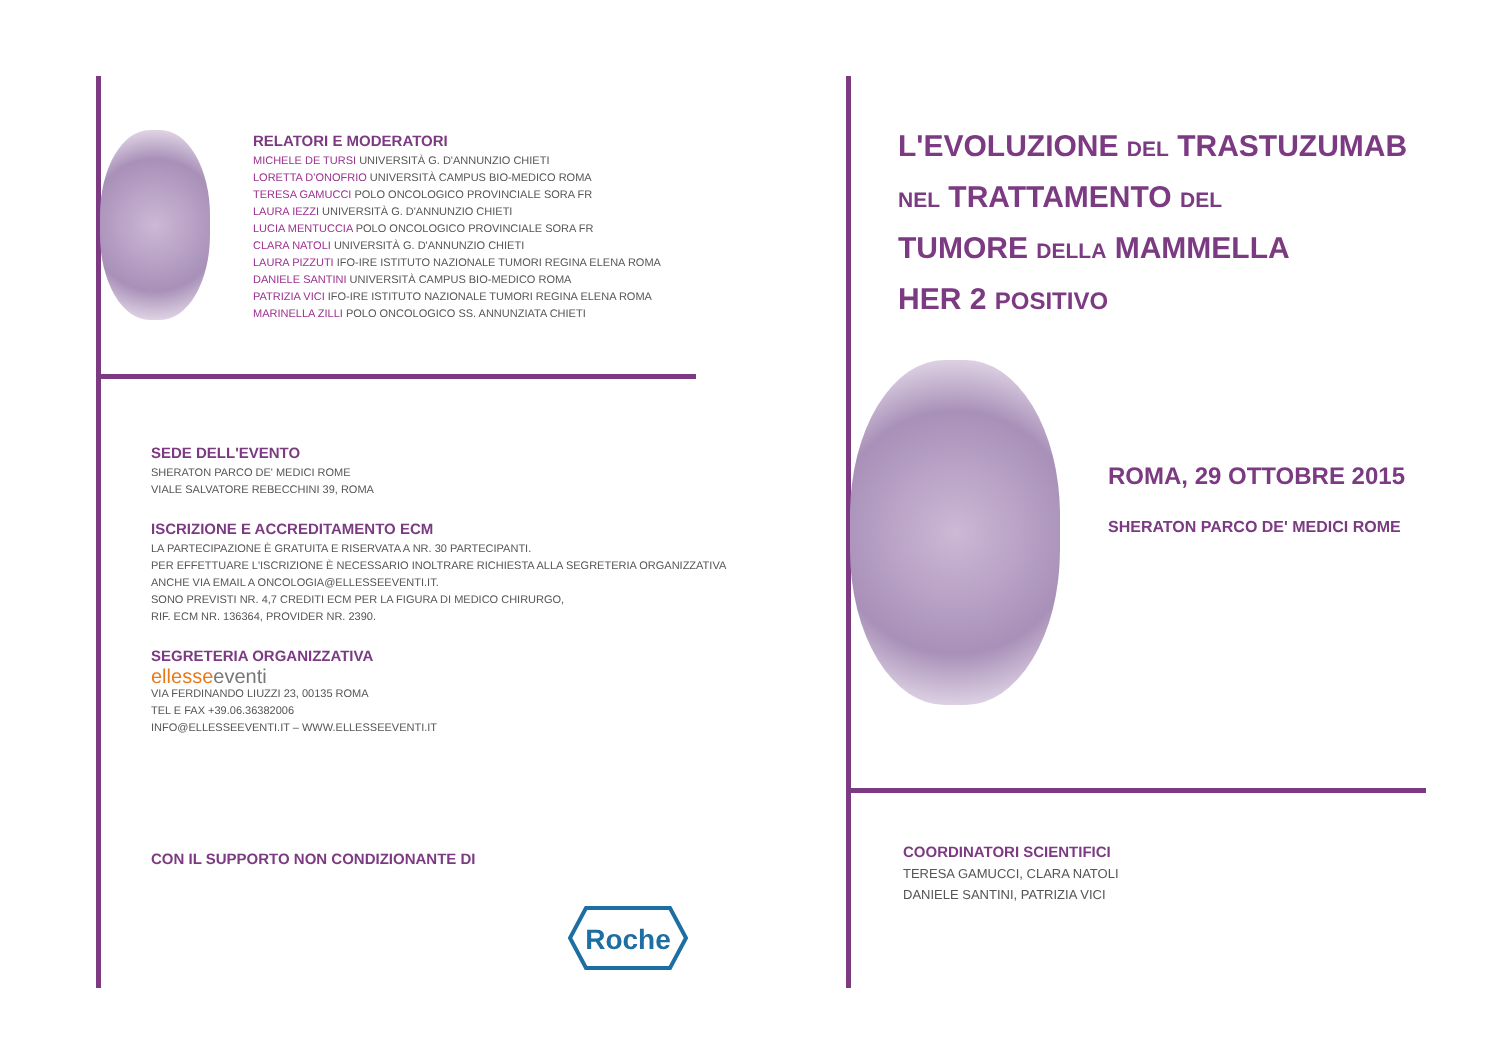RELATORI E MODERATORI
MICHELE DE TURSI UNIVERSITÀ G. D'ANNUNZIO CHIETI
LORETTA D'ONOFRIO UNIVERSITÀ CAMPUS BIO-MEDICO ROMA
TERESA GAMUCCI POLO ONCOLOGICO PROVINCIALE SORA FR
LAURA IEZZI UNIVERSITÀ G. D'ANNUNZIO CHIETI
LUCIA MENTUCCIA POLO ONCOLOGICO PROVINCIALE SORA FR
CLARA NATOLI UNIVERSITÀ G. D'ANNUNZIO CHIETI
LAURA PIZZUTI IFO-IRE ISTITUTO NAZIONALE TUMORI REGINA ELENA ROMA
DANIELE SANTINI UNIVERSITÀ CAMPUS BIO-MEDICO ROMA
PATRIZIA VICI IFO-IRE ISTITUTO NAZIONALE TUMORI REGINA ELENA ROMA
MARINELLA ZILLI POLO ONCOLOGICO SS. ANNUNZIATA CHIETI
SEDE DELL'EVENTO
SHERATON PARCO DE' MEDICI ROME
VIALE SALVATORE REBECCHINI 39, ROMA
ISCRIZIONE E ACCREDITAMENTO ECM
LA PARTECIPAZIONE È GRATUITA E RISERVATA A NR. 30 PARTECIPANTI.
PER EFFETTUARE L'ISCRIZIONE È NECESSARIO INOLTRARE RICHIESTA ALLA SEGRETERIA ORGANIZZATIVA
ANCHE VIA EMAIL A ONCOLOGIA@ELLESSEEVENTI.IT.
SONO PREVISTI NR. 4,7 CREDITI ECM PER LA FIGURA DI MEDICO CHIRURGO,
RIF. ECM NR. 136364, PROVIDER NR. 2390.
SEGRETERIA ORGANIZZATIVA
ellesse eventi
VIA FERDINANDO LIUZZI 23, 00135 ROMA
TEL E FAX +39.06.36382006
INFO@ELLESSEEVENTI.IT – WWW.ELLESSEEVENTI.IT
CON IL SUPPORTO NON CONDIZIONANTE DI
Roche
L'EVOLUZIONE DEL TRASTUZUMAB
NEL TRATTAMENTO DEL
TUMORE DELLA MAMMELLA
HER 2 POSITIVO
ROMA, 29 OTTOBRE 2015
SHERATON PARCO DE' MEDICI ROME
COORDINATORI SCIENTIFICI
TERESA GAMUCCI, CLARA NATOLI
DANIELE SANTINI, PATRIZIA VICI